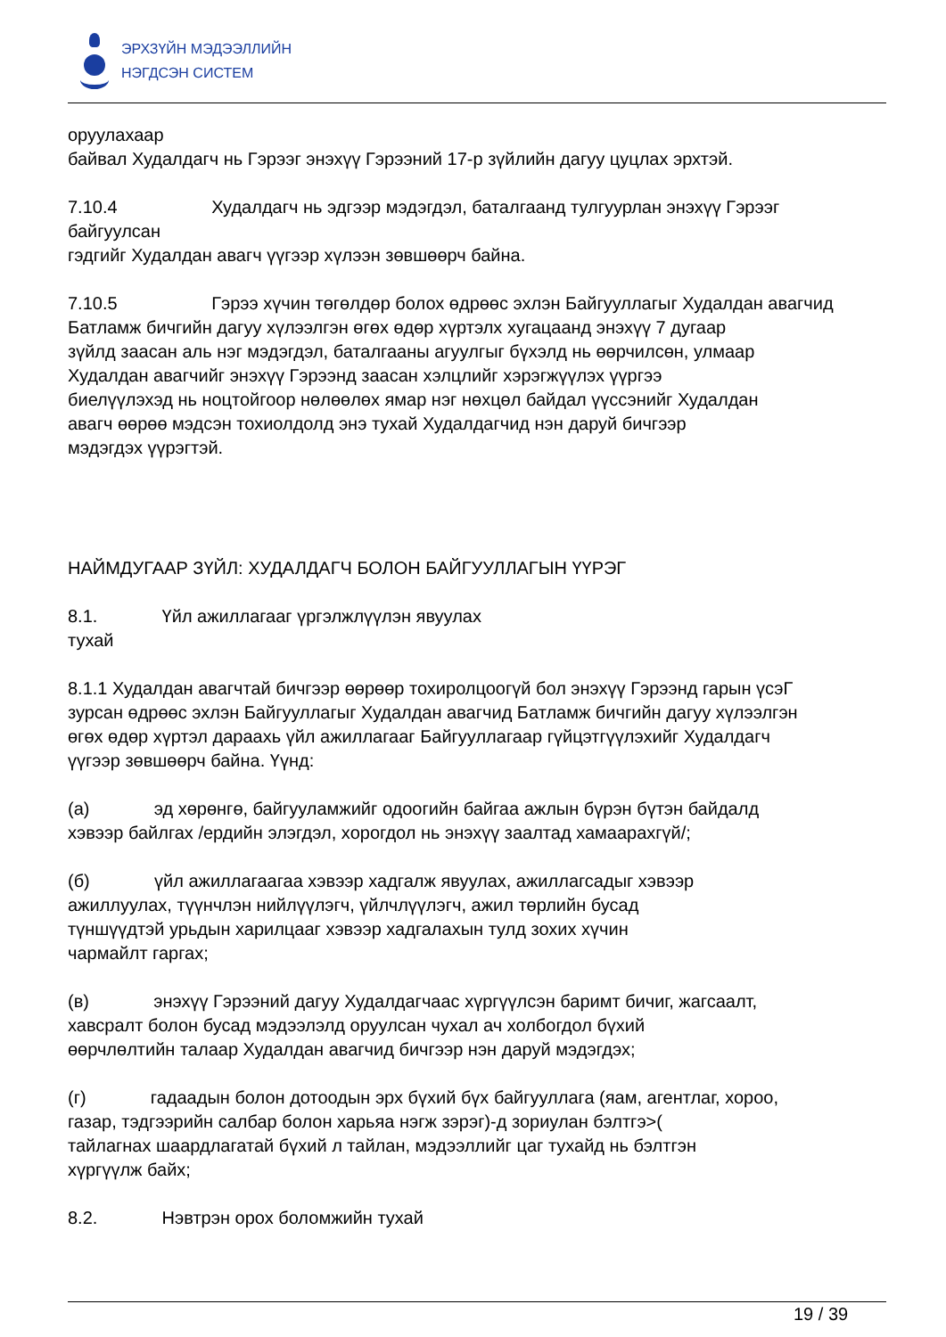ЭРХЗҮЙН МЭДЭЭЛЛИЙН
НЭГДСЭН СИСТЕМ
оруулахаар
байвал Худалдагч нь Гэрээг энэхүү Гэрээний 17-р зүйлийн дагуу цуцлах эрхтэй.
7.10.4 Худалдагч нь эдгээр мэдэгдэл, баталгаанд тулгуурлан энэхүү Гэрээг байгуулсан
гэдгийг Худалдан авагч үүгээр хүлээн зөвшөөрч байна.
7.10.5 Гэрээ хүчин төгөлдөр болох өдрөөс эхлэн Байгууллагыг Худалдан авагчид
Батламж бичгийн дагуу хүлээлгэн өгөх өдөр хүртэлх хугацаанд энэхүү 7 дугаар
зүйлд заасан аль нэг мэдэгдэл, баталгааны агуулгыг бүхэлд нь өөрчилсөн, улмаар
Худалдан авагчийг энэхүү Гэрээнд заасан хэлцлийг хэрэгжүүлэх үүргээ
биелүүлэхэд нь ноцтойгоор нөлөөлөх ямар нэг нөхцөл байдал үүссэнийг Худалдан
авагч өөрөө мэдсэн тохиолдолд энэ тухай Худалдагчид нэн даруй бичгээр
мэдэгдэх үүрэгтэй.
НАЙМДУГААР ЗҮЙЛ: ХУДАЛДАГЧ БОЛОН БАЙГУУЛЛАГЫН ҮҮРЭГ
8.1. Үйл ажиллагааг үргэлжлүүлэн явуулах
тухай
8.1.1 Худалдан авагчтай бичгээр өөрөөр тохиролцоогүй бол энэхүү Гэрээнд гарын үсэГ
зурсан өдрөөс эхлэн Байгууллагыг Худалдан авагчид Батламж бичгийн дагуу хүлээлгэн
өгөх өдөр хүртэл дараахь үйл ажиллагааг Байгууллагаар гүйцэтгүүлэхийг Худалдагч
үүгээр зөвшөөрч байна. Үүнд:
(а) эд хөрөнгө, байгууламжийг одоогийн байгаа ажлын бүрэн бүтэн байдалд
хэвээр байлгах /ердийн элэгдэл, хорогдол нь энэхүү заалтад хамаарахгүй/;
(б) үйл ажиллагаагаа хэвээр хадгалж явуулах, ажиллагсадыг хэвээр
ажиллуулах, түүнчлэн нийлүүлэгч, үйлчлүүлэгч, ажил төрлийн бусад
түншүүдтэй урьдын харилцааг хэвээр хадгалахын тулд зохих хүчин
чармайлт гаргах;
(в) энэхүү Гэрээний дагуу Худалдагчаас хүргүүлсэн баримт бичиг, жагсаалт,
хавсралт болон бусад мэдээлэлд оруулсан чухал ач холбогдол бүхий
өөрчлөлтийн талаар Худалдан авагчид бичгээр нэн даруй мэдэгдэх;
(г) гадаадын болон дотоодын эрх бүхий бүх байгууллага (яам, агентлаг, хороо,
газар, тэдгээрийн салбар болон харьяа нэгж зэрэг)-д зориулан бэлтгэ>(
тайлагнах шаардлагатай бүхий л тайлан, мэдээллийг цаг тухайд нь бэлтгэн
хүргүүлж байх;
8.2. Нэвтрэн орох боломжийн тухай
19 / 39